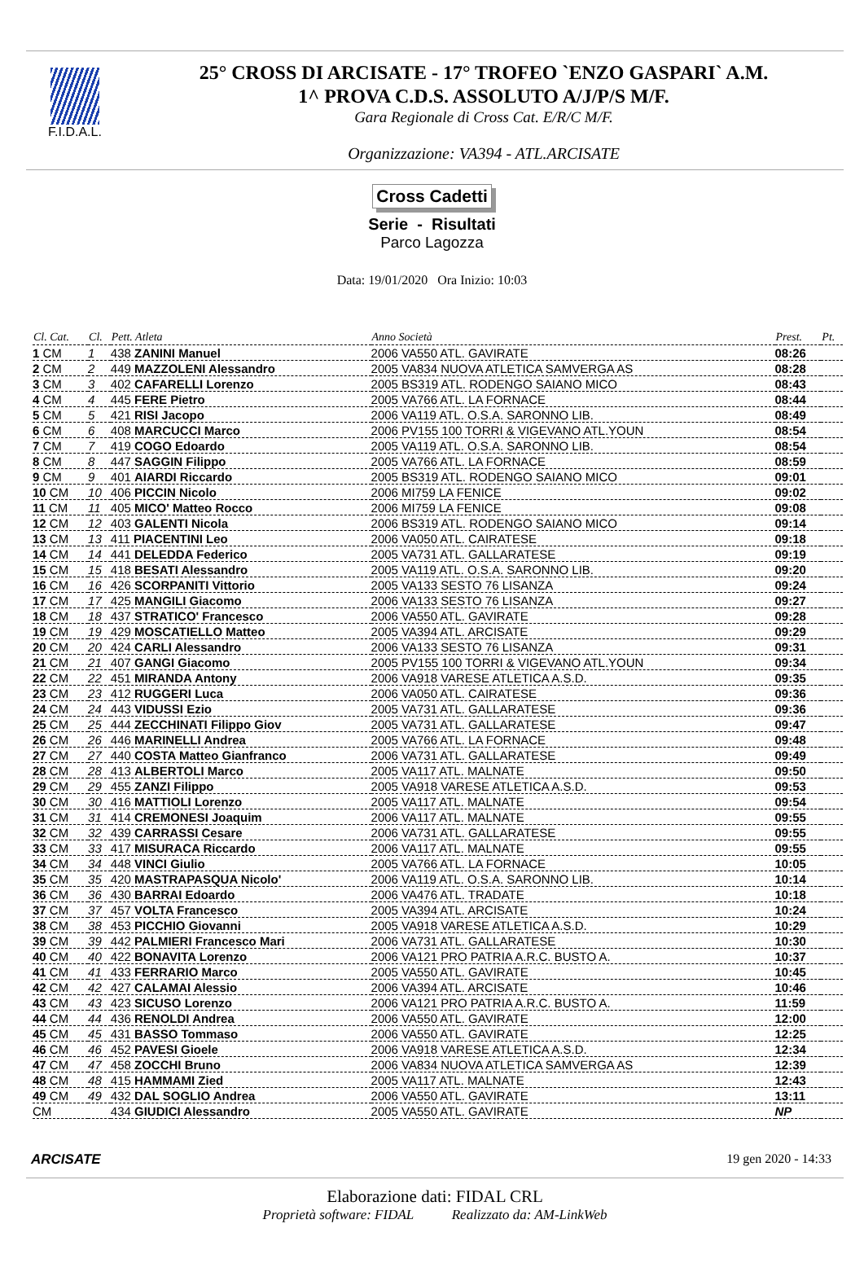F.I.D.A.L.
25° CROSS DI ARCISATE - 17° TROFEO `ENZO GASPARI` A.M.
1^ PROVA C.D.S. ASSOLUTO A/J/P/S M/F.
Gara Regionale di Cross Cat. E/R/C M/F.
Organizzazione: VA394 - ATL.ARCISATE
Cross Cadetti
Serie - Risultati
Parco Lagozza
Data: 19/01/2020 Ora Inizio: 10:03
| Cl. Cat. | Cl. | Pett. Atleta | Anno Società | Prest. | Pt. |
| --- | --- | --- | --- | --- | --- |
| 1 CM | 1 | 438 ZANINI Manuel | 2006 VA550 ATL. GAVIRATE | 08:26 | |
| 2 CM | 2 | 449 MAZZOLENI Alessandro | 2005 VA834 NUOVA ATLETICA SAMVERGA AS | 08:28 | |
| 3 CM | 3 | 402 CAFARELLI Lorenzo | 2005 BS319 ATL. RODENGO SAIANO MICO | 08:43 | |
| 4 CM | 4 | 445 FERE Pietro | 2005 VA766 ATL. LA FORNACE | 08:44 | |
| 5 CM | 5 | 421 RISI Jacopo | 2006 VA119 ATL. O.S.A. SARONNO LIB. | 08:49 | |
| 6 CM | 6 | 408 MARCUCCI Marco | 2006 PV155 100 TORRI & VIGEVANO ATL.YOUN | 08:54 | |
| 7 CM | 7 | 419 COGO Edoardo | 2005 VA119 ATL. O.S.A. SARONNO LIB. | 08:54 | |
| 8 CM | 8 | 447 SAGGIN Filippo | 2005 VA766 ATL. LA FORNACE | 08:59 | |
| 9 CM | 9 | 401 AIARDI Riccardo | 2005 BS319 ATL. RODENGO SAIANO MICO | 09:01 | |
| 10 CM | 10 | 406 PICCIN Nicolo | 2006 MI759 LA FENICE | 09:02 | |
| 11 CM | 11 | 405 MICO' Matteo Rocco | 2006 MI759 LA FENICE | 09:08 | |
| 12 CM | 12 | 403 GALENTI Nicola | 2006 BS319 ATL. RODENGO SAIANO MICO | 09:14 | |
| 13 CM | 13 | 411 PIACENTINI Leo | 2006 VA050 ATL. CAIRATESE | 09:18 | |
| 14 CM | 14 | 441 DELEDDA Federico | 2005 VA731 ATL. GALLARATESE | 09:19 | |
| 15 CM | 15 | 418 BESATI Alessandro | 2005 VA119 ATL. O.S.A. SARONNO LIB. | 09:20 | |
| 16 CM | 16 | 426 SCORPANITI Vittorio | 2005 VA133 SESTO 76 LISANZA | 09:24 | |
| 17 CM | 17 | 425 MANGILI Giacomo | 2006 VA133 SESTO 76 LISANZA | 09:27 | |
| 18 CM | 18 | 437 STRATICO' Francesco | 2006 VA550 ATL. GAVIRATE | 09:28 | |
| 19 CM | 19 | 429 MOSCATIELLO Matteo | 2005 VA394 ATL. ARCISATE | 09:29 | |
| 20 CM | 20 | 424 CARLI Alessandro | 2006 VA133 SESTO 76 LISANZA | 09:31 | |
| 21 CM | 21 | 407 GANGI Giacomo | 2005 PV155 100 TORRI & VIGEVANO ATL.YOUN | 09:34 | |
| 22 CM | 22 | 451 MIRANDA Antony | 2006 VA918 VARESE ATLETICA A.S.D. | 09:35 | |
| 23 CM | 23 | 412 RUGGERI Luca | 2006 VA050 ATL. CAIRATESE | 09:36 | |
| 24 CM | 24 | 443 VIDUSSI Ezio | 2005 VA731 ATL. GALLARATESE | 09:36 | |
| 25 CM | 25 | 444 ZECCHINATI Filippo Giov | 2005 VA731 ATL. GALLARATESE | 09:47 | |
| 26 CM | 26 | 446 MARINELLI Andrea | 2005 VA766 ATL. LA FORNACE | 09:48 | |
| 27 CM | 27 | 440 COSTA Matteo Gianfranco | 2006 VA731 ATL. GALLARATESE | 09:49 | |
| 28 CM | 28 | 413 ALBERTOLI Marco | 2005 VA117 ATL. MALNATE | 09:50 | |
| 29 CM | 29 | 455 ZANZI Filippo | 2005 VA918 VARESE ATLETICA A.S.D. | 09:53 | |
| 30 CM | 30 | 416 MATTIOLI Lorenzo | 2005 VA117 ATL. MALNATE | 09:54 | |
| 31 CM | 31 | 414 CREMONESI Joaquim | 2006 VA117 ATL. MALNATE | 09:55 | |
| 32 CM | 32 | 439 CARRASSI Cesare | 2006 VA731 ATL. GALLARATESE | 09:55 | |
| 33 CM | 33 | 417 MISURACA Riccardo | 2006 VA117 ATL. MALNATE | 09:55 | |
| 34 CM | 34 | 448 VINCI Giulio | 2005 VA766 ATL. LA FORNACE | 10:05 | |
| 35 CM | 35 | 420 MASTRAPASQUA Nicolo' | 2006 VA119 ATL. O.S.A. SARONNO LIB. | 10:14 | |
| 36 CM | 36 | 430 BARRAI Edoardo | 2006 VA476 ATL. TRADATE | 10:18 | |
| 37 CM | 37 | 457 VOLTA Francesco | 2005 VA394 ATL. ARCISATE | 10:24 | |
| 38 CM | 38 | 453 PICCHIO Giovanni | 2005 VA918 VARESE ATLETICA A.S.D. | 10:29 | |
| 39 CM | 39 | 442 PALMIERI Francesco Mari | 2006 VA731 ATL. GALLARATESE | 10:30 | |
| 40 CM | 40 | 422 BONAVITA Lorenzo | 2006 VA121 PRO PATRIA A.R.C. BUSTO A. | 10:37 | |
| 41 CM | 41 | 433 FERRARIO Marco | 2005 VA550 ATL. GAVIRATE | 10:45 | |
| 42 CM | 42 | 427 CALAMAI Alessio | 2006 VA394 ATL. ARCISATE | 10:46 | |
| 43 CM | 43 | 423 SICUSO Lorenzo | 2006 VA121 PRO PATRIA A.R.C. BUSTO A. | 11:59 | |
| 44 CM | 44 | 436 RENOLDI Andrea | 2006 VA550 ATL. GAVIRATE | 12:00 | |
| 45 CM | 45 | 431 BASSO Tommaso | 2006 VA550 ATL. GAVIRATE | 12:25 | |
| 46 CM | 46 | 452 PAVESI Gioele | 2006 VA918 VARESE ATLETICA A.S.D. | 12:34 | |
| 47 CM | 47 | 458 ZOCCHI Bruno | 2006 VA834 NUOVA ATLETICA SAMVERGA AS | 12:39 | |
| 48 CM | 48 | 415 HAMMAMI Zied | 2005 VA117 ATL. MALNATE | 12:43 | |
| 49 CM | 49 | 432 DAL SOGLIO Andrea | 2006 VA550 ATL. GAVIRATE | 13:11 | |
| CM | | 434 GIUDICI Alessandro | 2005 VA550 ATL. GAVIRATE | NP | |
ARCISATE 19 gen 2020 - 14:33
Elaborazione dati: FIDAL CRL
Proprietà software: FIDAL Realizzato da: AM-LinkWeb